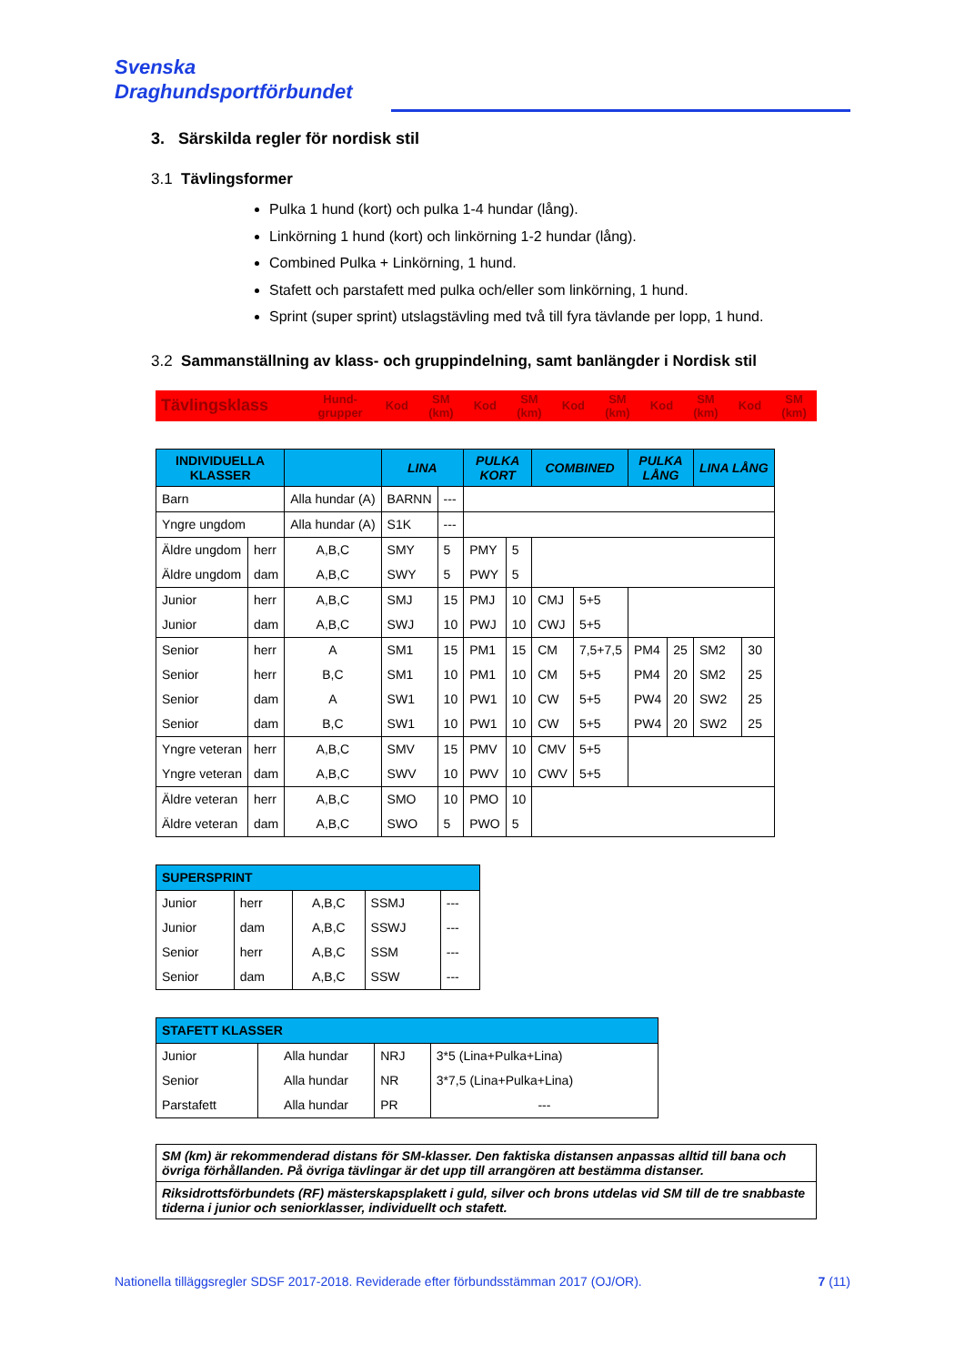Svenska
Draghundsportförbundet
3. Särskilda regler för nordisk stil
3.1 Tävlingsformer
Pulka 1 hund (kort) och pulka 1-4 hundar (lång).
Linkörning 1 hund (kort) och linkörning 1-2 hundar (lång).
Combined Pulka + Linkörning, 1 hund.
Stafett och parstafett med pulka och/eller som linkörning, 1 hund.
Sprint (super sprint) utslagstävling med två till fyra tävlande per lopp, 1 hund.
3.2 Sammanställning av klass- och gruppindelning, samt banlängder i Nordisk stil
| Tävlingsklass | Hund- grupper | Kod | SM (km) | Kod | SM (km) | Kod | SM (km) | Kod | SM (km) | Kod | SM (km) |
| --- | --- | --- | --- | --- | --- | --- | --- | --- | --- | --- | --- |
| INDIVIDUELLA KLASSER | | | LINA | | PULKA KORT | | COMBINED | | PULKA LÅNG | | LINA LÅNG | |
| Barn | | Alla hundar (A) | BARNN | --- | | | | | | | | |
| Yngre ungdom | | Alla hundar (A) | S1K | --- | | | | | | | | |
| Äldre ungdom | herr | A,B,C | SMY | 5 | PMY | 5 | | | | | | |
| Äldre ungdom | dam | A,B,C | SWY | 5 | PWY | 5 | | | | | | |
| Junior | herr | A,B,C | SMJ | 15 | PMJ | 10 | CMJ | 5+5 | | | | |
| Junior | dam | A,B,C | SWJ | 10 | PWJ | 10 | CWJ | 5+5 | | | | |
| Senior | herr | A | SM1 | 15 | PM1 | 15 | CM | 7,5+7,5 | PM4 | 25 | SM2 | 30 |
| Senior | herr | B,C | SM1 | 10 | PM1 | 10 | CM | 5+5 | PM4 | 20 | SM2 | 25 |
| Senior | dam | A | SW1 | 10 | PW1 | 10 | CW | 5+5 | PW4 | 20 | SW2 | 25 |
| Senior | dam | B,C | SW1 | 10 | PW1 | 10 | CW | 5+5 | PW4 | 20 | SW2 | 25 |
| Yngre veteran | herr | A,B,C | SMV | 15 | PMV | 10 | CMV | 5+5 | | | | |
| Yngre veteran | dam | A,B,C | SWV | 10 | PWV | 10 | CWV | 5+5 | | | | |
| Äldre veteran | herr | A,B,C | SMO | 10 | PMO | 10 | | | | | | |
| Äldre veteran | dam | A,B,C | SWO | 5 | PWO | 5 | | | | | | |
| SUPERSPRINT | | | | |
| Junior | herr | A,B,C | SSMJ | --- |
| Junior | dam | A,B,C | SSWJ | --- |
| Senior | herr | A,B,C | SSM | --- |
| Senior | dam | A,B,C | SSW | --- |
| STAFETT KLASSER | | | |
| Junior | Alla hundar | NRJ | 3*5 (Lina+Pulka+Lina) |
| Senior | Alla hundar | NR | 3*7,5 (Lina+Pulka+Lina) |
| Parstafett | Alla hundar | PR | --- |
| SM (km) är rekommenderad distans för SM-klasser. Den faktiska distansen anpassas alltid till bana och övriga förhållanden. På övriga tävlingar är det upp till arrangören att bestämma distanser. |
| Riksidrottsförbundets (RF) mästerskapsplakett i guld, silver och brons utdelas vid SM till de tre snabbaste tiderna i junior och seniorklasser, individuellt och stafett. |
Nationella tilläggsregler SDSF 2017-2018. Reviderade efter förbundsstämman 2017 (OJ/OR). 7 (11)